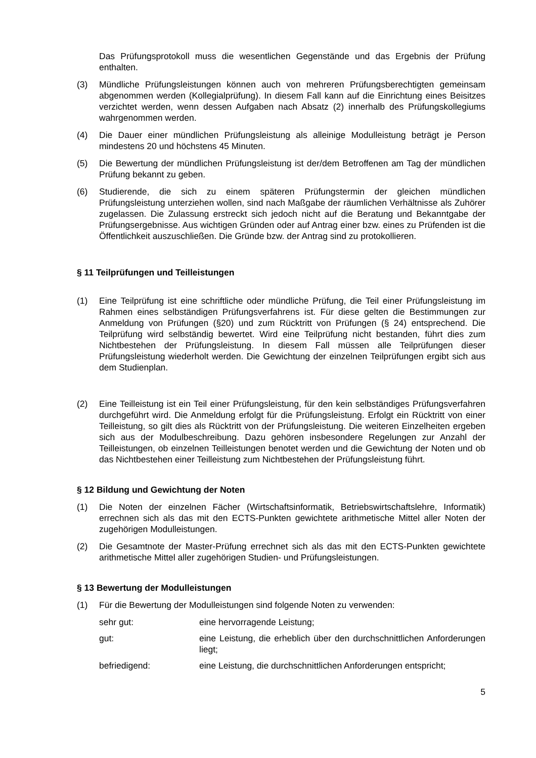Das Prüfungsprotokoll muss die wesentlichen Gegenstände und das Ergebnis der Prüfung enthalten.
(3) Mündliche Prüfungsleistungen können auch von mehreren Prüfungsberechtigten gemeinsam abgenommen werden (Kollegialprüfung). In diesem Fall kann auf die Einrichtung eines Beisitzes verzichtet werden, wenn dessen Aufgaben nach Absatz (2) innerhalb des Prüfungskollegiums wahrgenommen werden.
(4) Die Dauer einer mündlichen Prüfungsleistung als alleinige Modulleistung beträgt je Person mindestens 20 und höchstens 45 Minuten.
(5) Die Bewertung der mündlichen Prüfungsleistung ist der/dem Betroffenen am Tag der mündlichen Prüfung bekannt zu geben.
(6) Studierende, die sich zu einem späteren Prüfungstermin der gleichen mündlichen Prüfungsleistung unterziehen wollen, sind nach Maßgabe der räumlichen Verhältnisse als Zuhörer zugelassen. Die Zulassung erstreckt sich jedoch nicht auf die Beratung und Bekanntgabe der Prüfungsergebnisse. Aus wichtigen Gründen oder auf Antrag einer bzw. eines zu Prüfenden ist die Öffentlichkeit auszuschließen. Die Gründe bzw. der Antrag sind zu protokollieren.
§ 11 Teilprüfungen und Teilleistungen
(1) Eine Teilprüfung ist eine schriftliche oder mündliche Prüfung, die Teil einer Prüfungsleistung im Rahmen eines selbständigen Prüfungsverfahrens ist. Für diese gelten die Bestimmungen zur Anmeldung von Prüfungen (§20) und zum Rücktritt von Prüfungen (§ 24) entsprechend. Die Teilprüfung wird selbständig bewertet. Wird eine Teilprüfung nicht bestanden, führt dies zum Nichtbestehen der Prüfungsleistung. In diesem Fall müssen alle Teilprüfungen dieser Prüfungsleistung wiederholt werden. Die Gewichtung der einzelnen Teilprüfungen ergibt sich aus dem Studienplan.
(2) Eine Teilleistung ist ein Teil einer Prüfungsleistung, für den kein selbständiges Prüfungsverfahren durchgeführt wird. Die Anmeldung erfolgt für die Prüfungsleistung. Erfolgt ein Rücktritt von einer Teilleistung, so gilt dies als Rücktritt von der Prüfungsleistung. Die weiteren Einzelheiten ergeben sich aus der Modulbeschreibung. Dazu gehören insbesondere Regelungen zur Anzahl der Teilleistungen, ob einzelnen Teilleistungen benotet werden und die Gewichtung der Noten und ob das Nichtbestehen einer Teilleistung zum Nichtbestehen der Prüfungsleistung führt.
§ 12 Bildung und Gewichtung der Noten
(1) Die Noten der einzelnen Fächer (Wirtschaftsinformatik, Betriebswirtschaftslehre, Informatik) errechnen sich als das mit den ECTS-Punkten gewichtete arithmetische Mittel aller Noten der zugehörigen Modulleistungen.
(2) Die Gesamtnote der Master-Prüfung errechnet sich als das mit den ECTS-Punkten gewichtete arithmetische Mittel aller zugehörigen Studien- und Prüfungsleistungen.
§ 13 Bewertung der Modulleistungen
(1) Für die Bewertung der Modulleistungen sind folgende Noten zu verwenden:
sehr gut: eine hervorragende Leistung;
gut: eine Leistung, die erheblich über den durchschnittlichen Anforderungen liegt;
befriedigend: eine Leistung, die durchschnittlichen Anforderungen entspricht;
5